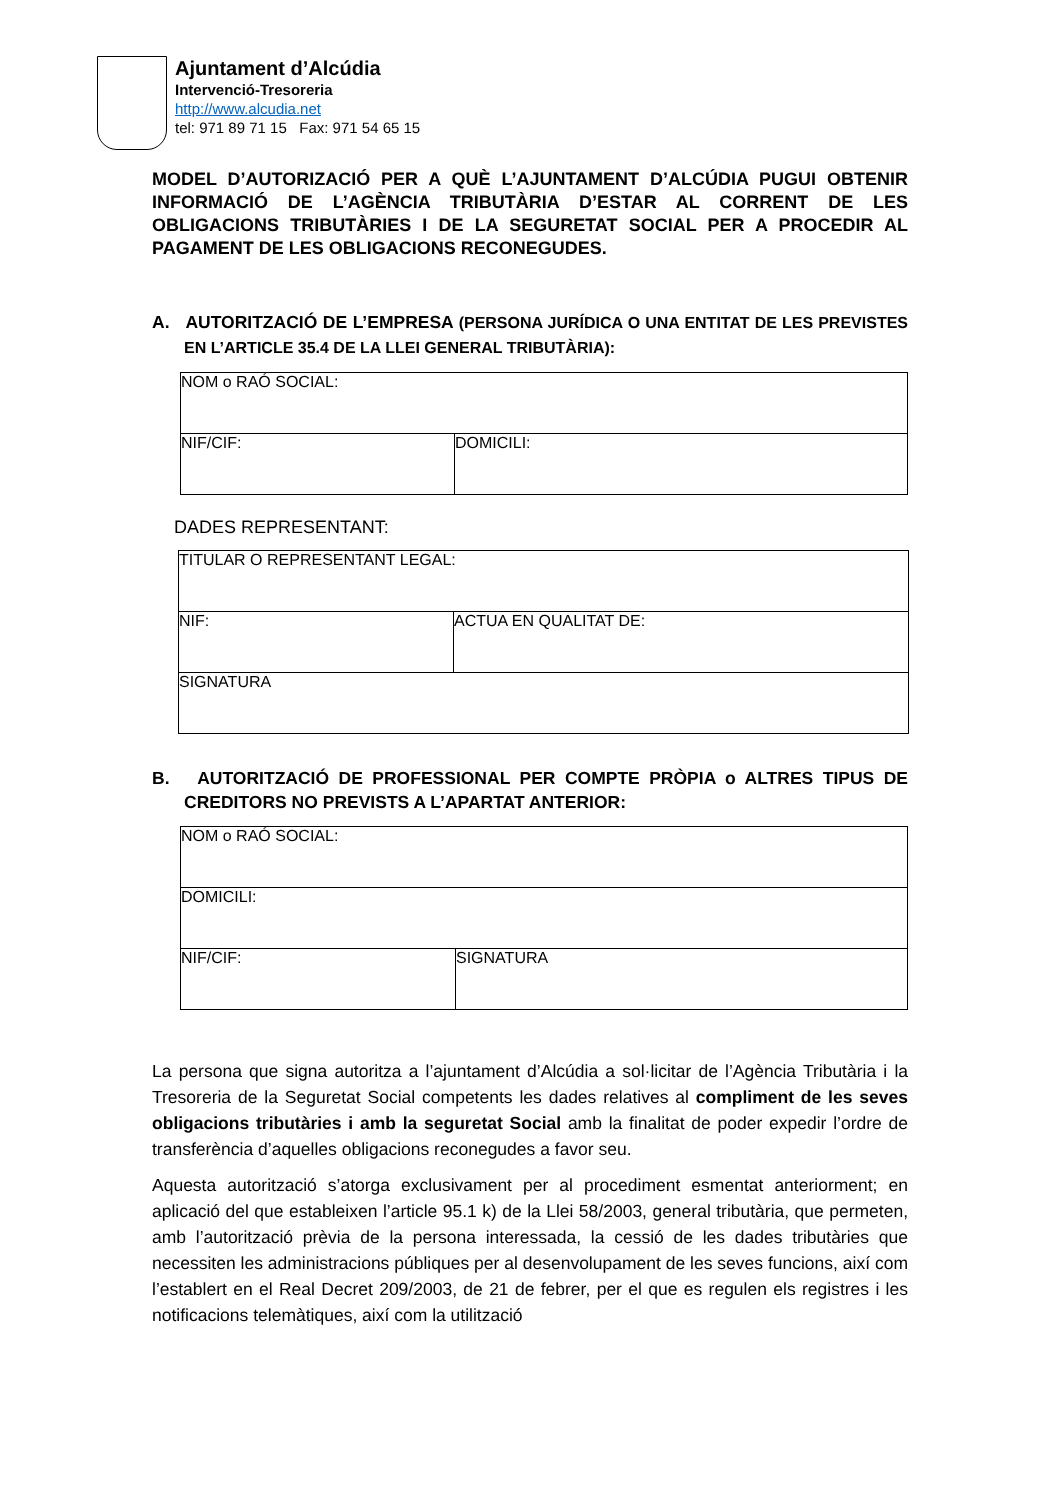Ajuntament d’Alcúdia
Intervenció-Tresoreria
http://www.alcudia.net
tel: 971 89 71 15 Fax: 971 54 65 15
MODEL D’AUTORIZACIÓ PER A QUÈ L’AJUNTAMENT D’ALCÚDIA PUGUI OBTENIR INFORMACIÓ DE L’AGÈNCIA TRIBUTÀRIA D’ESTAR AL CORRENT DE LES OBLIGACIONS TRIBUTÀRIES I DE LA SEGURETAT SOCIAL PER A PROCEDIR AL PAGAMENT DE LES OBLIGACIONS RECONEGUDES.
A. AUTORITZACIÓ DE L’EMPRESA (PERSONA JURÍDICA O UNA ENTITAT DE LES PREVISTES EN L’ARTICLE 35.4 DE LA LLEI GENERAL TRIBUTÀRIA):
| NOM o RAÓ SOCIAL: | |
| NIF/CIF: | DOMICILI: |
DADES REPRESENTANT:
| TITULAR O REPRESENTANT LEGAL: | |
| NIF: | ACTUA EN QUALITAT DE: |
| SIGNATURA | |
B. AUTORITZACIÓ DE PROFESSIONAL PER COMPTE PRÒPIA o ALTRES TIPUS DE CREDITORS NO PREVISTS A L’APARTAT ANTERIOR:
| NOM o RAÓ SOCIAL: | |
| DOMICILI: | |
| NIF/CIF: | SIGNATURA |
La persona que signa autoritza a l’ajuntament d’Alcúdia a sol·licitar de l’Agència Tributària i la Tresoreria de la Seguretat Social competents les dades relatives al compliment de les seves obligacions tributàries i amb la seguretat Social amb la finalitat de poder expedir l’ordre de transferència d’aquelles obligacions reconegudes a favor seu.
Aquesta autorització s’atorga exclusivament per al procediment esmentat anteriorment; en aplicació del que estableixen l’article 95.1 k) de la Llei 58/2003, general tributària, que permeten, amb l’autorització prèvia de la persona interessada, la cessió de les dades tributàries que necessiten les administracions públiques per al desenvolupament de les seves funcions, així com l’establert en el Real Decret 209/2003, de 21 de febrer, per el que es regulen els registres i les notificacions telemàtiques, així com la utilització